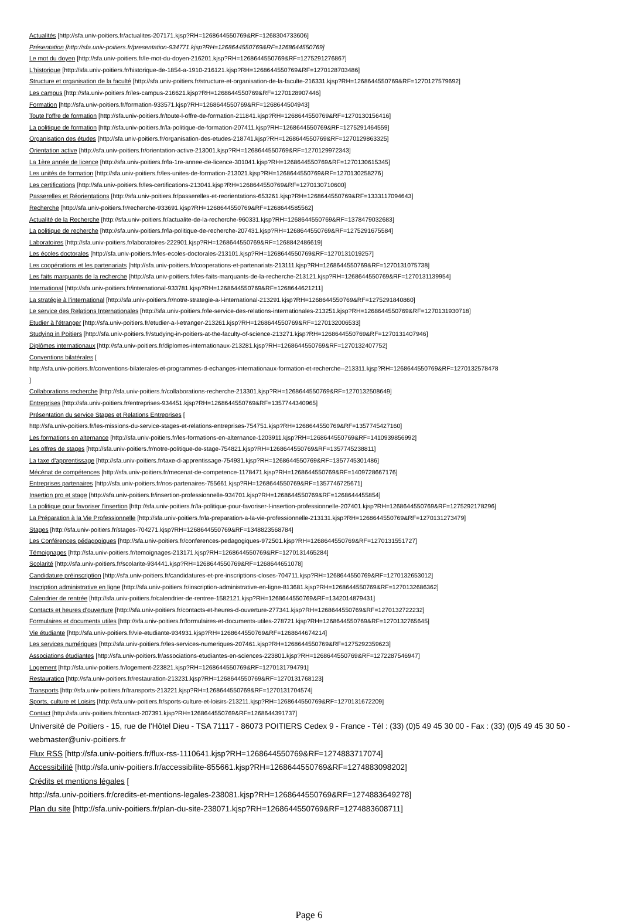Actualités [http://sfa.univ-poitiers.fr/actualites-207171.kjsp?RH=1268644550769&RF=1268304733606]
Présentation [http://sfa.univ-poitiers.fr/presentation-934771.kjsp?RH=1268644550769&RF=1268644550769]
Le mot du doyen [http://sfa.univ-poitiers.fr/le-mot-du-doyen-216201.kjsp?RH=1268644550769&RF=1275291276867]
L'historique [http://sfa.univ-poitiers.fr/historique-de-1854-a-1910-216121.kjsp?RH=1268644550769&RF=1270128703486]
Structure et organisation de la faculté [http://sfa.univ-poitiers.fr/structure-et-organisation-de-la-faculte-216331.kjsp?RH=1268644550769&RF=1270127579692]
Les campus [http://sfa.univ-poitiers.fr/les-campus-216621.kjsp?RH=1268644550769&RF=1270128907446]
Formation [http://sfa.univ-poitiers.fr/formation-933571.kjsp?RH=1268644550769&RF=1268644504943]
Toute l'offre de formation [http://sfa.univ-poitiers.fr/toute-l-offre-de-formation-211841.kjsp?RH=1268644550769&RF=1270130156416]
La politique de formation [http://sfa.univ-poitiers.fr/la-politique-de-formation-207411.kjsp?RH=1268644550769&RF=1275291464559]
Organisation des études [http://sfa.univ-poitiers.fr/organisation-des-etudes-218741.kjsp?RH=1268644550769&RF=1270129863325]
Orientation active [http://sfa.univ-poitiers.fr/orientation-active-213001.kjsp?RH=1268644550769&RF=1270129972343]
La 1ère année de licence [http://sfa.univ-poitiers.fr/la-1re-annee-de-licence-301041.kjsp?RH=1268644550769&RF=1270130615345]
Les unités de formation [http://sfa.univ-poitiers.fr/les-unites-de-formation-213021.kjsp?RH=1268644550769&RF=1270130258276]
Les certifications [http://sfa.univ-poitiers.fr/les-certifications-213041.kjsp?RH=1268644550769&RF=1270130710600]
Passerelles et Réorientations [http://sfa.univ-poitiers.fr/passerelles-et-reorientations-653261.kjsp?RH=1268644550769&RF=1333117094643]
Recherche [http://sfa.univ-poitiers.fr/recherche-933691.kjsp?RH=1268644550769&RF=1268644585562]
Actualité de la Recherche [http://sfa.univ-poitiers.fr/actualite-de-la-recherche-960331.kjsp?RH=1268644550769&RF=1378479032683]
La politique de recherche [http://sfa.univ-poitiers.fr/la-politique-de-recherche-207431.kjsp?RH=1268644550769&RF=1275291675584]
Laboratoires [http://sfa.univ-poitiers.fr/laboratoires-222901.kjsp?RH=1268644550769&RF=1268842486619]
Les écoles doctorales [http://sfa.univ-poitiers.fr/les-ecoles-doctorales-213101.kjsp?RH=1268644550769&RF=1270131019257]
Les coopérations et les partenariats [http://sfa.univ-poitiers.fr/cooperations-et-partenariats-213111.kjsp?RH=1268644550769&RF=1270131075738]
Les faits marquants de la recherche [http://sfa.univ-poitiers.fr/les-faits-marquants-de-la-recherche-213121.kjsp?RH=1268644550769&RF=1270131139954]
International [http://sfa.univ-poitiers.fr/international-933781.kjsp?RH=1268644550769&RF=1268644621211]
La stratégie à l'international [http://sfa.univ-poitiers.fr/notre-strategie-a-l-international-213291.kjsp?RH=1268644550769&RF=1275291840860]
Le service des Relations Internationales [http://sfa.univ-poitiers.fr/le-service-des-relations-internationales-213251.kjsp?RH=1268644550769&RF=1270131930718]
Etudier à l'étranger [http://sfa.univ-poitiers.fr/etudier-a-l-etranger-213261.kjsp?RH=1268644550769&RF=1270132006533]
Studying in Poitiers [http://sfa.univ-poitiers.fr/studying-in-poitiers-at-the-faculty-of-science-213271.kjsp?RH=1268644550769&RF=1270131407946]
Diplômes internationaux [http://sfa.univ-poitiers.fr/diplomes-internationaux-213281.kjsp?RH=1268644550769&RF=1270132407752]
Conventions bilatérales [
http://sfa.univ-poitiers.fr/conventions-bilaterales-et-programmes-d-echanges-internationaux-formation-et-recherche--213311.kjsp?RH=1268644550769&RF=1270132578478
]
Collaborations recherche [http://sfa.univ-poitiers.fr/collaborations-recherche-213301.kjsp?RH=1268644550769&RF=1270132508649]
Entreprises [http://sfa.univ-poitiers.fr/entreprises-934451.kjsp?RH=1268644550769&RF=1357744340965]
Présentation du service Stages et Relations Entreprises [
http://sfa.univ-poitiers.fr/les-missions-du-service-stages-et-relations-entreprises-754751.kjsp?RH=1268644550769&RF=1357745427160]
Les formations en alternance [http://sfa.univ-poitiers.fr/les-formations-en-alternance-1203911.kjsp?RH=1268644550769&RF=1410939856992]
Les offres de stages [http://sfa.univ-poitiers.fr/notre-politique-de-stage-754821.kjsp?RH=1268644550769&RF=1357745238811]
La taxe d'apprentissage [http://sfa.univ-poitiers.fr/taxe-d-apprentissage-754931.kjsp?RH=1268644550769&RF=1357745301486]
Mécénat de compétences [http://sfa.univ-poitiers.fr/mecenat-de-competence-1178471.kjsp?RH=1268644550769&RF=1409728667176]
Entreprises partenaires [http://sfa.univ-poitiers.fr/nos-partenaires-755661.kjsp?RH=1268644550769&RF=1357746725671]
Insertion pro et stage [http://sfa.univ-poitiers.fr/insertion-professionnelle-934701.kjsp?RH=1268644550769&RF=1268644455854]
La politique pour favoriser l'insertion [http://sfa.univ-poitiers.fr/la-politique-pour-favoriser-l-insertion-professionnelle-207401.kjsp?RH=1268644550769&RF=1275292178296]
La Préparation à la Vie Professionnelle [http://sfa.univ-poitiers.fr/la-preparation-a-la-vie-professionnelle-213131.kjsp?RH=1268644550769&RF=1270131273479]
Stages [http://sfa.univ-poitiers.fr/stages-704271.kjsp?RH=1268644550769&RF=1348823568784]
Les Conférences pédagogiques [http://sfa.univ-poitiers.fr/conferences-pedagogiques-972501.kjsp?RH=1268644550769&RF=1270131551727]
Témoignages [http://sfa.univ-poitiers.fr/temoignages-213171.kjsp?RH=1268644550769&RF=1270131465284]
Scolarité [http://sfa.univ-poitiers.fr/scolarite-934441.kjsp?RH=1268644550769&RF=1268644651078]
Candidature préinscription [http://sfa.univ-poitiers.fr/candidatures-et-pre-inscriptions-closes-704711.kjsp?RH=1268644550769&RF=1270132653012]
Inscription administrative en ligne [http://sfa.univ-poitiers.fr/inscription-administrative-en-ligne-813681.kjsp?RH=1268644550769&RF=1270132686362]
Calendrier de rentrée [http://sfa.univ-poitiers.fr/calendrier-de-rentree-1582121.kjsp?RH=1268644550769&RF=1342014879431]
Contacts et heures d'ouverture [http://sfa.univ-poitiers.fr/contacts-et-heures-d-ouverture-277341.kjsp?RH=1268644550769&RF=1270132722232]
Formulaires et documents utiles [http://sfa.univ-poitiers.fr/formulaires-et-documents-utiles-278721.kjsp?RH=1268644550769&RF=1270132765645]
Vie étudiante [http://sfa.univ-poitiers.fr/vie-etudiante-934931.kjsp?RH=1268644550769&RF=1268644674214]
Les services numériques [http://sfa.univ-poitiers.fr/les-services-numeriques-207461.kjsp?RH=1268644550769&RF=1275292359623]
Associations étudiantes [http://sfa.univ-poitiers.fr/associations-etudiantes-en-sciences-223801.kjsp?RH=1268644550769&RF=1272287546947]
Logement [http://sfa.univ-poitiers.fr/logement-223821.kjsp?RH=1268644550769&RF=1270131794791]
Restauration [http://sfa.univ-poitiers.fr/restauration-213231.kjsp?RH=1268644550769&RF=1270131768123]
Transports [http://sfa.univ-poitiers.fr/transports-213221.kjsp?RH=1268644550769&RF=1270131704574]
Sports, culture et Loisirs [http://sfa.univ-poitiers.fr/sports-culture-et-loisirs-213211.kjsp?RH=1268644550769&RF=1270131672209]
Contact [http://sfa.univ-poitiers.fr/contact-207391.kjsp?RH=1268644550769&RF=1268644391737]
Université de Poitiers - 15, rue de l'Hôtel Dieu - TSA 71117 - 86073 POITIERS Cedex 9 - France - Tél : (33) (0)5 49 45 30 00 - Fax : (33) (0)5 49 45 30 50 - webmaster@univ-poitiers.fr
Flux RSS [http://sfa.univ-poitiers.fr/flux-rss-1110641.kjsp?RH=1268644550769&RF=1274883717074]
Accessibilité [http://sfa.univ-poitiers.fr/accessibilite-855661.kjsp?RH=1268644550769&RF=1274883098202]
Crédits et mentions légales [
http://sfa.univ-poitiers.fr/credits-et-mentions-legales-238081.kjsp?RH=1268644550769&RF=1274883649278]
Plan du site [http://sfa.univ-poitiers.fr/plan-du-site-238071.kjsp?RH=1268644550769&RF=1274883608711]
Page 6